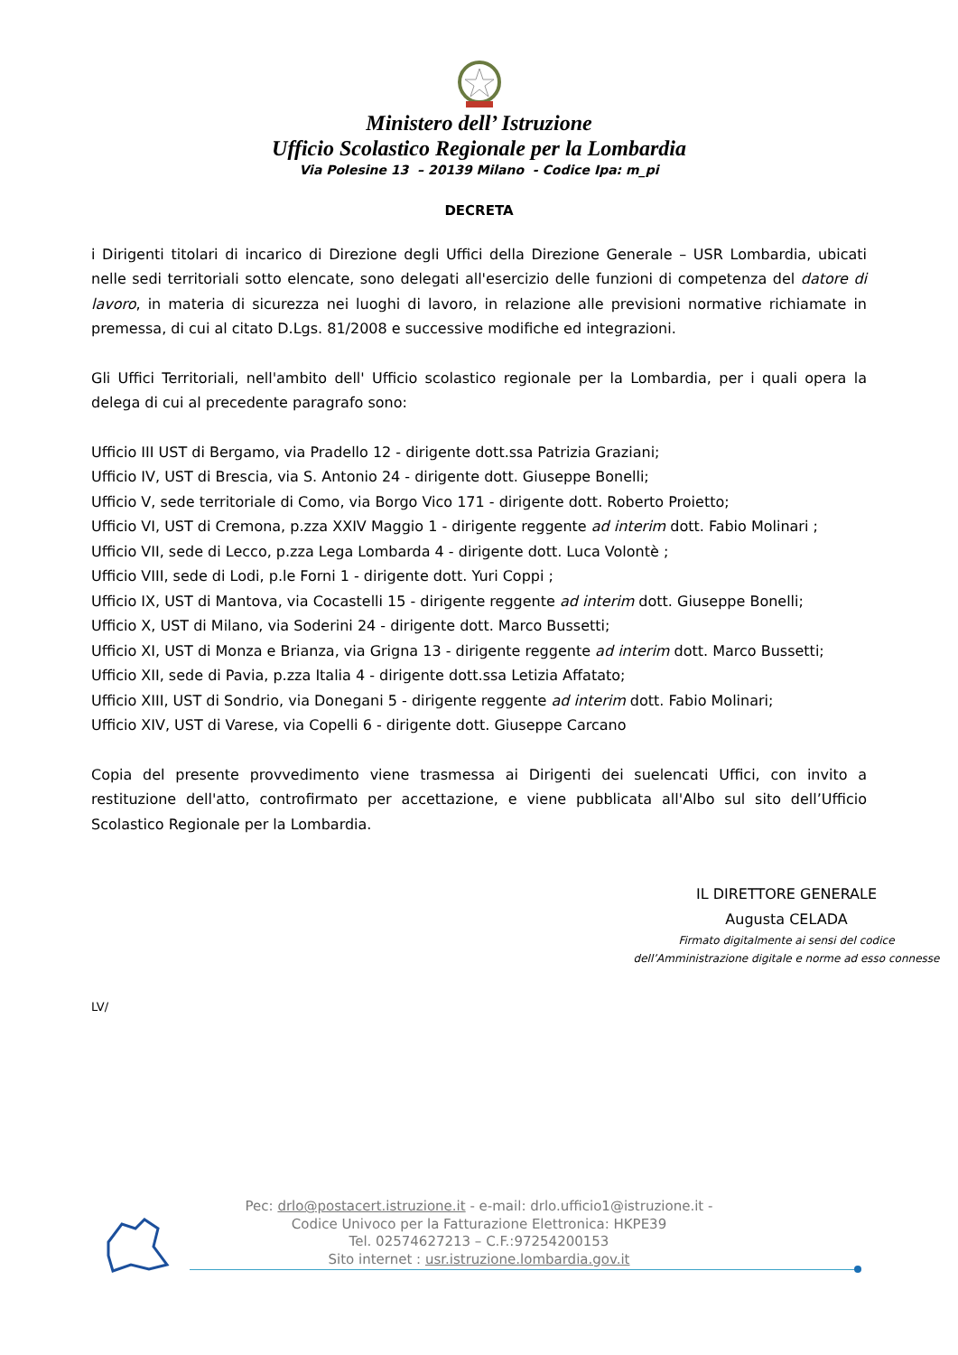Ministero dell’ Istruzione
Ufficio Scolastico Regionale per la Lombardia
Via Polesine 13 – 20139 Milano - Codice Ipa: m_pi
DECRETA
i Dirigenti titolari di incarico di Direzione degli Uffici della Direzione Generale – USR Lombardia, ubicati nelle sedi territoriali sotto elencate, sono delegati all'esercizio delle funzioni di competenza del datore di lavoro, in materia di sicurezza nei luoghi di lavoro, in relazione alle previsioni normative richiamate in premessa, di cui al citato D.Lgs. 81/2008 e successive modifiche ed integrazioni.
Gli Uffici Territoriali, nell'ambito dell' Ufficio scolastico regionale per la Lombardia, per i quali opera la delega di cui al precedente paragrafo sono:
Ufficio III UST di Bergamo, via Pradello 12 - dirigente dott.ssa Patrizia Graziani;
Ufficio IV, UST di Brescia, via S. Antonio 24 - dirigente dott. Giuseppe Bonelli;
Ufficio V, sede territoriale di Como, via Borgo Vico 171 - dirigente dott. Roberto Proietto;
Ufficio VI, UST di Cremona, p.zza XXIV Maggio 1 - dirigente reggente ad interim dott. Fabio Molinari ;
Ufficio VII, sede di Lecco, p.zza Lega Lombarda 4 - dirigente dott. Luca Volontè ;
Ufficio VIII, sede di Lodi, p.le Forni 1 - dirigente dott. Yuri Coppi ;
Ufficio IX, UST di Mantova, via Cocastelli 15 - dirigente reggente ad interim dott. Giuseppe Bonelli;
Ufficio X, UST di Milano, via Soderini 24 - dirigente dott. Marco Bussetti;
Ufficio XI, UST di Monza e Brianza, via Grigna 13 - dirigente reggente ad interim dott. Marco Bussetti;
Ufficio XII, sede di Pavia, p.zza Italia 4 - dirigente dott.ssa Letizia Affatato;
Ufficio XIII, UST di Sondrio, via Donegani 5 - dirigente reggente ad interim dott. Fabio Molinari;
Ufficio XIV, UST di Varese, via Copelli 6 - dirigente dott. Giuseppe Carcano
Copia del presente provvedimento viene trasmessa ai Dirigenti dei suelencati Uffici, con invito a restituzione dell'atto, controfirmato per accettazione, e viene pubblicata all'Albo sul sito dell’Ufficio Scolastico Regionale per la Lombardia.
IL DIRETTORE GENERALE
Augusta CELADA
Firmato digitalmente ai sensi del codice
dell’Amministrazione digitale e norme ad esso connesse
LV/
Pec: drlo@postacert.istruzione.it - e-mail: drlo.ufficio1@istruzione.it -
Codice Univoco per la Fatturazione Elettronica: HKPE39
Tel. 02574627213 – C.F.:97254200153
Sito internet : usr.istruzione.lombardia.gov.it